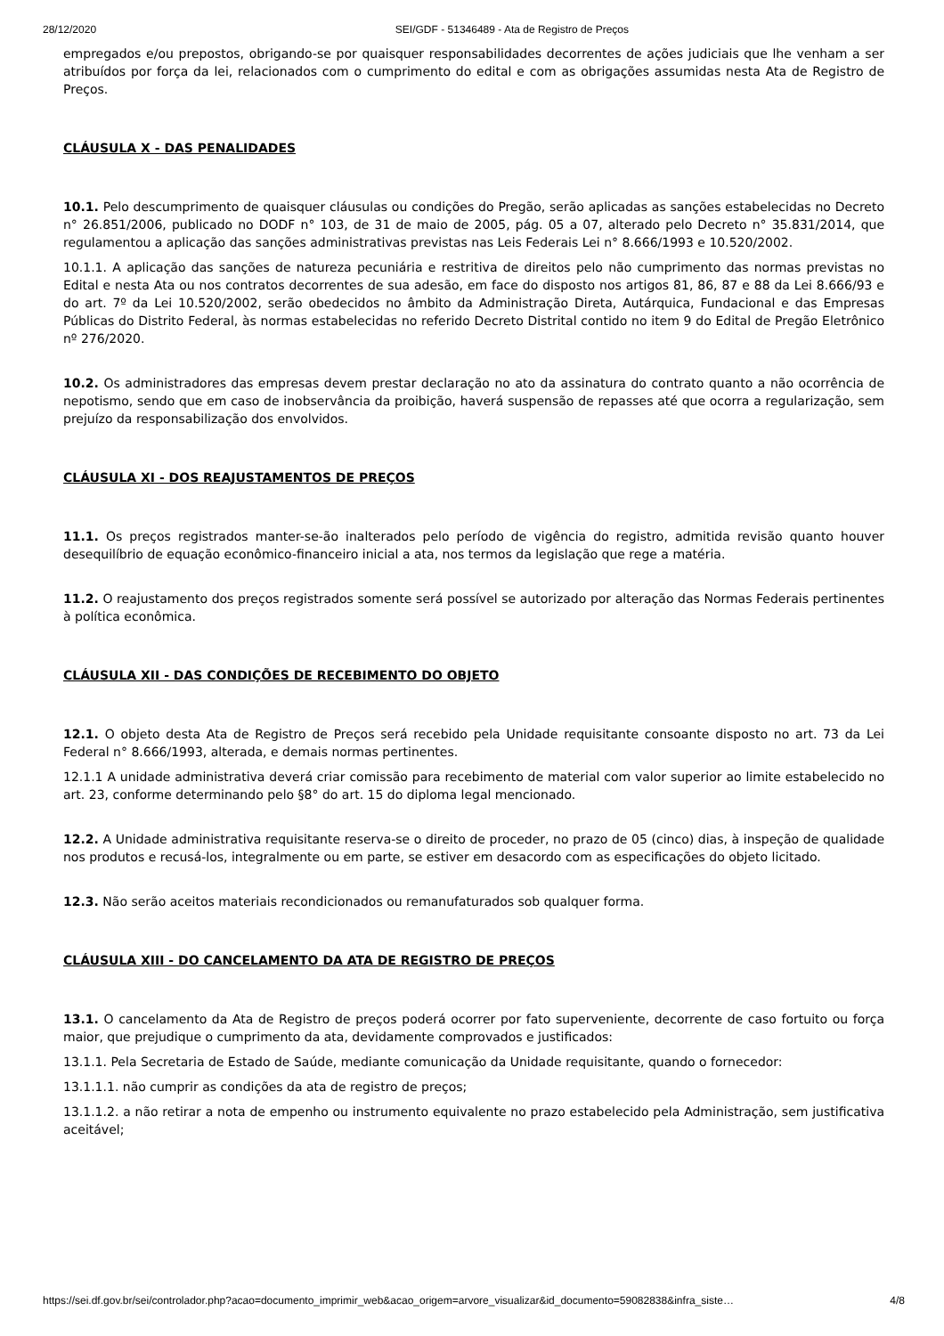28/12/2020 SEI/GDF - 51346489 - Ata de Registro de Preços
empregados e/ou prepostos, obrigando-se por quaisquer responsabilidades decorrentes de ações judiciais que lhe venham a ser atribuídos por força da lei, relacionados com o cumprimento do edital e com as obrigações assumidas nesta Ata de Registro de Preços.
CLÁUSULA X - DAS PENALIDADES
10.1. Pelo descumprimento de quaisquer cláusulas ou condições do Pregão, serão aplicadas as sanções estabelecidas no Decreto n° 26.851/2006, publicado no DODF n° 103, de 31 de maio de 2005, pág. 05 a 07, alterado pelo Decreto n° 35.831/2014, que regulamentou a aplicação das sanções administrativas previstas nas Leis Federais Lei n° 8.666/1993 e 10.520/2002.
10.1.1. A aplicação das sanções de natureza pecuniária e restritiva de direitos pelo não cumprimento das normas previstas no Edital e nesta Ata ou nos contratos decorrentes de sua adesão, em face do disposto nos artigos 81, 86, 87 e 88 da Lei 8.666/93 e do art. 7º da Lei 10.520/2002, serão obedecidos no âmbito da Administração Direta, Autárquica, Fundacional e das Empresas Públicas do Distrito Federal, às normas estabelecidas no referido Decreto Distrital contido no item 9 do Edital de Pregão Eletrônico nº 276/2020.
10.2. Os administradores das empresas devem prestar declaração no ato da assinatura do contrato quanto a não ocorrência de nepotismo, sendo que em caso de inobservância da proibição, haverá suspensão de repasses até que ocorra a regularização, sem prejuízo da responsabilização dos envolvidos.
CLÁUSULA XI - DOS REAJUSTAMENTOS DE PREÇOS
11.1. Os preços registrados manter-se-ão inalterados pelo período de vigência do registro, admitida revisão quanto houver desequilíbrio de equação econômico-financeiro inicial a ata, nos termos da legislação que rege a matéria.
11.2. O reajustamento dos preços registrados somente será possível se autorizado por alteração das Normas Federais pertinentes à política econômica.
CLÁUSULA XII - DAS CONDIÇÕES DE RECEBIMENTO DO OBJETO
12.1. O objeto desta Ata de Registro de Preços será recebido pela Unidade requisitante consoante disposto no art. 73 da Lei Federal n° 8.666/1993, alterada, e demais normas pertinentes.
12.1.1 A unidade administrativa deverá criar comissão para recebimento de material com valor superior ao limite estabelecido no art. 23, conforme determinando pelo §8° do art. 15 do diploma legal mencionado.
12.2. A Unidade administrativa requisitante reserva-se o direito de proceder, no prazo de 05 (cinco) dias, à inspeção de qualidade nos produtos e recusá-los, integralmente ou em parte, se estiver em desacordo com as especificações do objeto licitado.
12.3. Não serão aceitos materiais recondicionados ou remanufaturados sob qualquer forma.
CLÁUSULA XIII - DO CANCELAMENTO DA ATA DE REGISTRO DE PREÇOS
13.1. O cancelamento da Ata de Registro de preços poderá ocorrer por fato superveniente, decorrente de caso fortuito ou força maior, que prejudique o cumprimento da ata, devidamente comprovados e justificados:
13.1.1. Pela Secretaria de Estado de Saúde, mediante comunicação da Unidade requisitante, quando o fornecedor:
13.1.1.1. não cumprir as condições da ata de registro de preços;
13.1.1.2. a não retirar a nota de empenho ou instrumento equivalente no prazo estabelecido pela Administração, sem justificativa aceitável;
https://sei.df.gov.br/sei/controlador.php?acao=documento_imprimir_web&acao_origem=arvore_visualizar&id_documento=59082838&infra_siste… 4/8